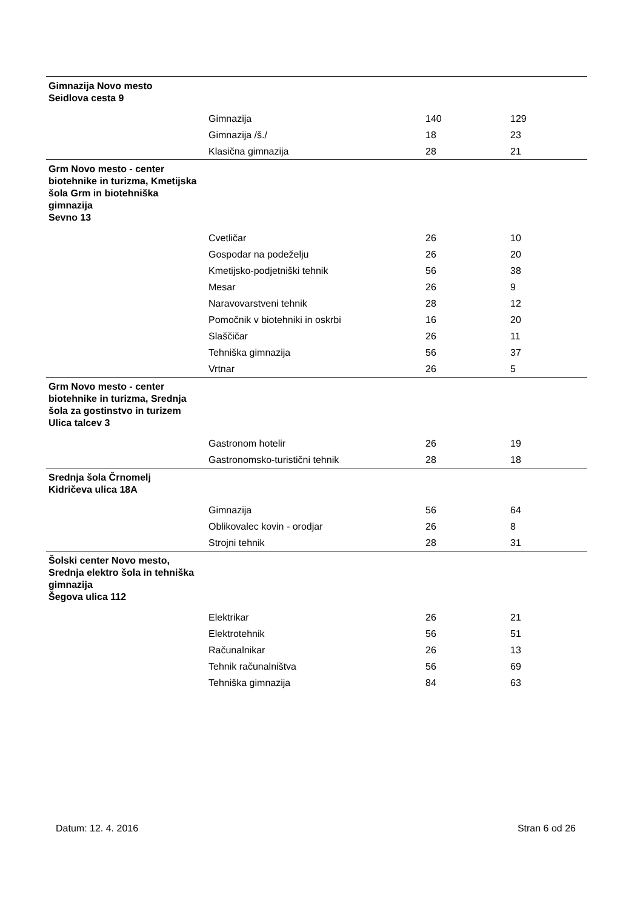| Gimnazija Novo mesto Seidlova cesta 9 | | | |
| | Gimnazija | 140 | 129 |
| | Gimnazija /š./ | 18 | 23 |
| | Klasična gimnazija | 28 | 21 |
| Grm Novo mesto - center biotehnike in turizma, Kmetijska šola Grm in biotehniška gimnazija Sevno 13 | | | |
| | Cvetličar | 26 | 10 |
| | Gospodar na podeželju | 26 | 20 |
| | Kmetijsko-podjetniški tehnik | 56 | 38 |
| | Mesar | 26 | 9 |
| | Naravovarstveni tehnik | 28 | 12 |
| | Pomočnik v biotehniki in oskrbi | 16 | 20 |
| | Slaščičar | 26 | 11 |
| | Tehniška gimnazija | 56 | 37 |
| | Vrtnar | 26 | 5 |
| Grm Novo mesto - center biotehnike in turizma, Srednja šola za gostinstvo in turizem Ulica talcev 3 | | | |
| | Gastronom hotelir | 26 | 19 |
| | Gastronomsko-turistični tehnik | 28 | 18 |
| Srednja šola Črnomelj Kidričeva ulica 18A | | | |
| | Gimnazija | 56 | 64 |
| | Oblikovalec kovin - orodjar | 26 | 8 |
| | Strojni tehnik | 28 | 31 |
| Šolski center Novo mesto, Srednja elektro šola in tehniška gimnazija Šegova ulica 112 | | | |
| | Elektrikar | 26 | 21 |
| | Elektrotehnik | 56 | 51 |
| | Računalnikar | 26 | 13 |
| | Tehnik računalništva | 56 | 69 |
| | Tehniška gimnazija | 84 | 63 |
Datum: 12. 4. 2016 Stran 6 od 26